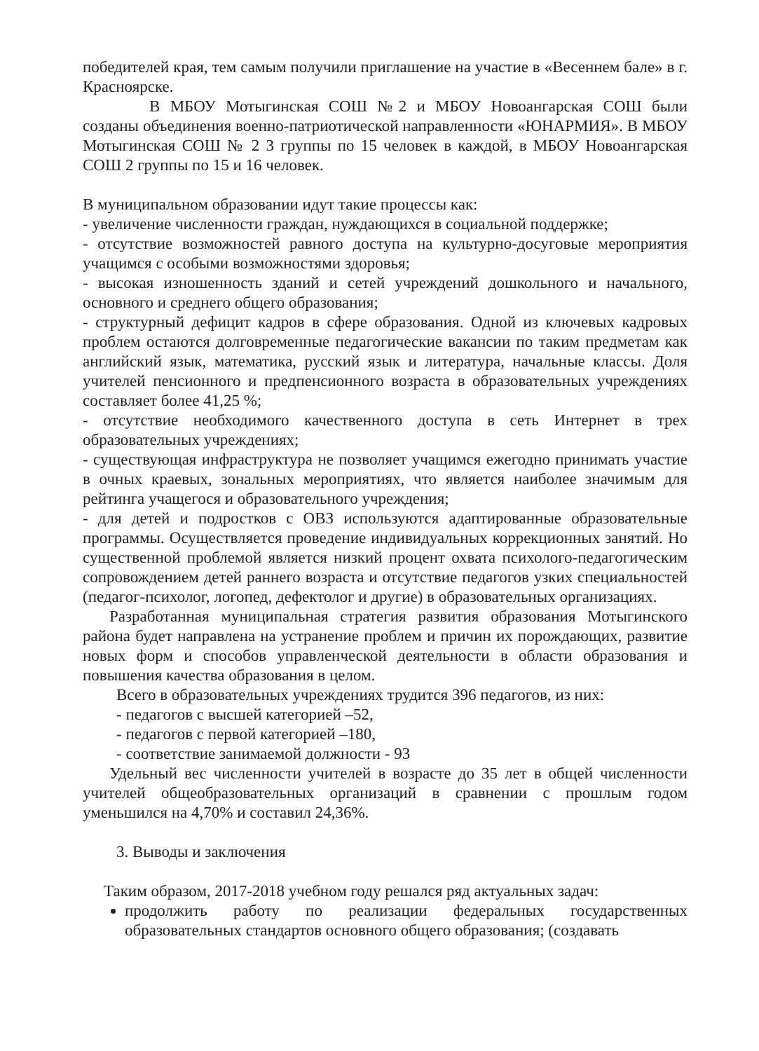победителей края, тем самым получили приглашение на участие в «Весеннем бале» в г. Красноярске.
В МБОУ Мотыгинская СОШ №2 и МБОУ Новоангарская СОШ были созданы объединения военно-патриотической направленности «ЮНАРМИЯ». В МБОУ Мотыгинская СОШ № 2 3 группы по 15 человек в каждой, в МБОУ Новоангарская СОШ 2 группы по 15 и 16 человек.
В муниципальном образовании идут такие процессы как:
- увеличение численности граждан, нуждающихся в социальной поддержке;
- отсутствие возможностей равного доступа на культурно-досуговые мероприятия учащимся с особыми возможностями здоровья;
- высокая изношенность зданий и сетей учреждений дошкольного и начального, основного и среднего общего образования;
- структурный дефицит кадров в сфере образования. Одной из ключевых кадровых проблем остаются долговременные педагогические вакансии по таким предметам как английский язык, математика, русский язык и литература, начальные классы. Доля учителей пенсионного и предпенсионного возраста в образовательных учреждениях составляет более 41,25 %;
- отсутствие необходимого качественного доступа в сеть Интернет в трех образовательных учреждениях;
- существующая инфраструктура не позволяет учащимся ежегодно принимать участие в очных краевых, зональных мероприятиях, что является наиболее значимым для рейтинга учащегося и образовательного учреждения;
- для детей и подростков с ОВЗ используются адаптированные образовательные программы. Осуществляется проведение индивидуальных коррекционных занятий. Но существенной проблемой является низкий процент охвата психолого-педагогическим сопровождением детей раннего возраста и отсутствие педагогов узких специальностей (педагог-психолог, логопед, дефектолог и другие) в образовательных организациях.
Разработанная муниципальная стратегия развития образования Мотыгинского района будет направлена на устранение проблем и причин их порождающих, развитие новых форм и способов управленческой деятельности в области образования и повышения качества образования в целом.
Всего в образовательных учреждениях трудится 396 педагогов, из них:
- педагогов с высшей категорией –52,
- педагогов с первой категорией –180,
- соответствие занимаемой должности - 93
Удельный вес численности учителей в возрасте до 35 лет в общей численности учителей общеобразовательных организаций в сравнении с прошлым годом уменьшился на 4,70% и составил 24,36%.
3. Выводы и заключения
Таким образом, 2017-2018 учебном году решался ряд актуальных задач:
продолжить работу по реализации федеральных государственных образовательных стандартов основного общего образования; (создавать